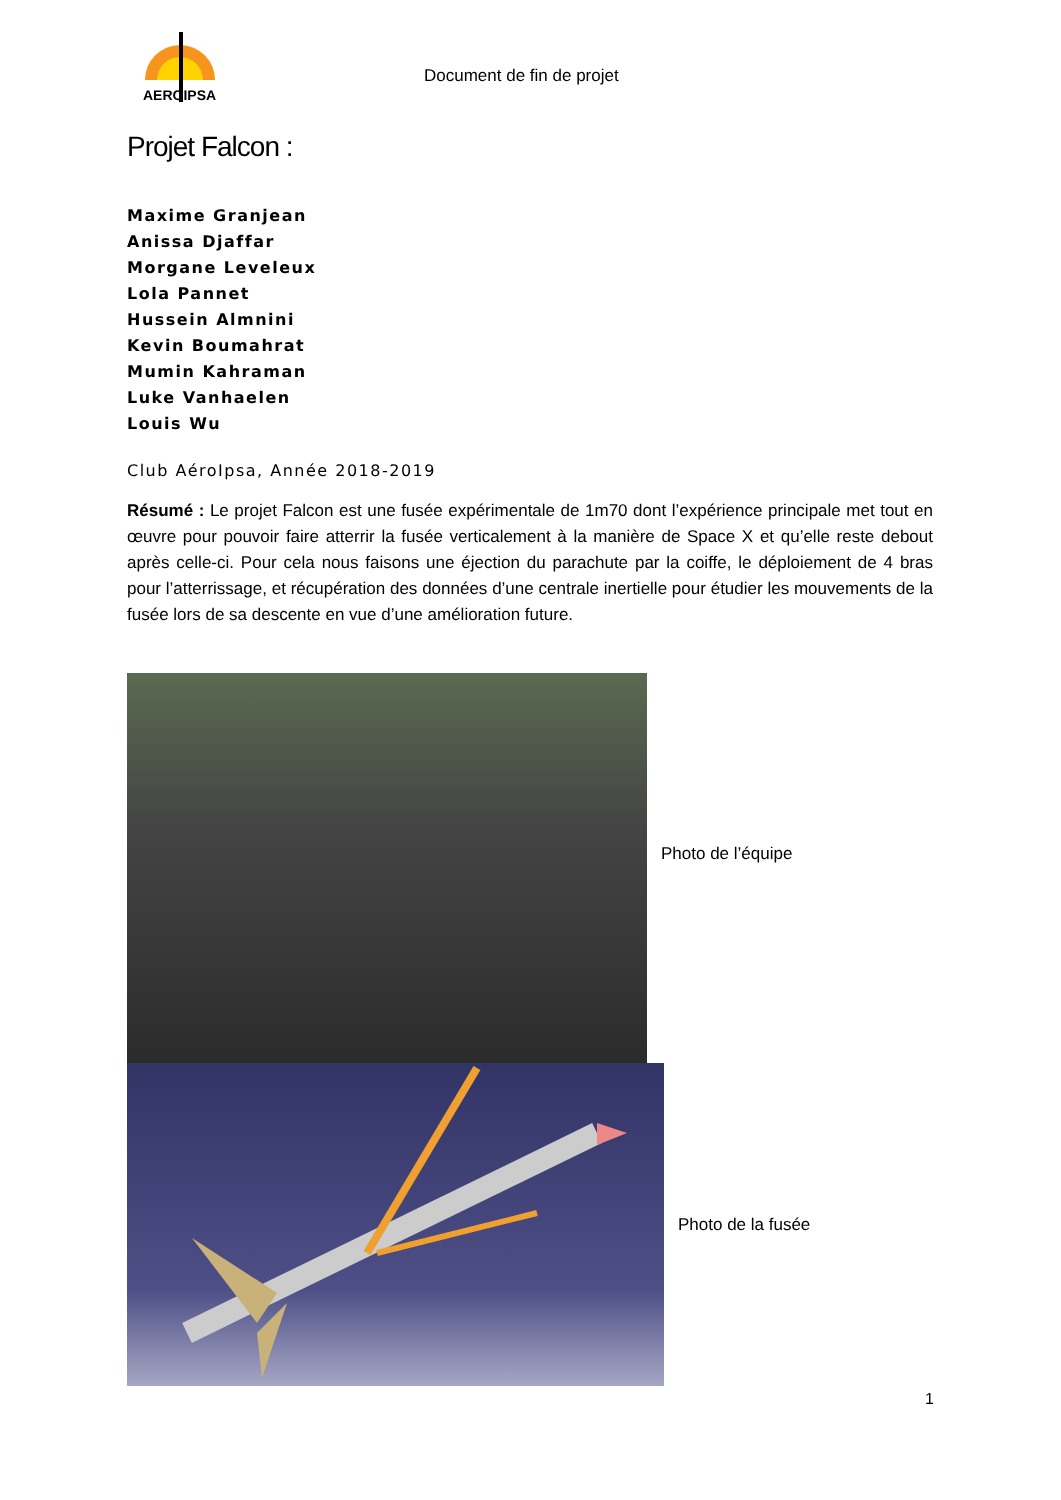AEROIPSA
Document de fin de projet
Projet Falcon :
Maxime Granjean
Anissa Djaffar
Morgane Leveleux
Lola Pannet
Hussein Almnini
Kevin Boumahrat
Mumin Kahraman
Luke Vanhaelen
Louis Wu
Club AéroIpsa, Année 2018-2019
Résumé : Le projet Falcon est une fusée expérimentale de 1m70 dont l’expérience principale met tout en œuvre pour pouvoir faire atterrir la fusée verticalement à la manière de Space X et qu’elle reste debout après celle-ci. Pour cela nous faisons une éjection du parachute par la coiffe, le déploiement de 4 bras pour l’atterrissage, et récupération des données d’une centrale inertielle pour étudier les mouvements de la fusée lors de sa descente en vue d’une amélioration future.
Photo de l’équipe
Photo de la fusée
1